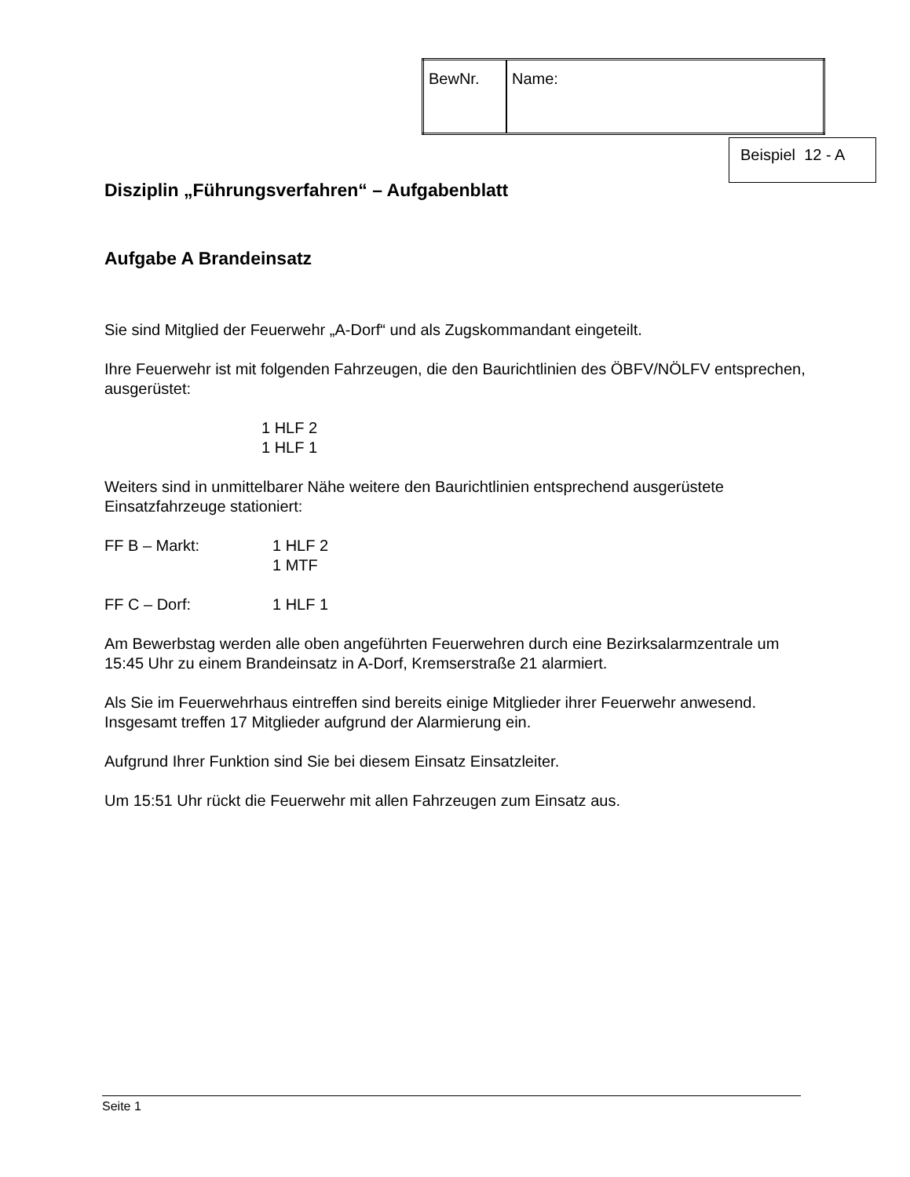| BewNr. | Name: |
Beispiel 12 - A
Disziplin „Führungsverfahren“ – Aufgabenblatt
Aufgabe A Brandeinsatz
Sie sind Mitglied der Feuerwehr „A-Dorf“ und als Zugskommandant eingeteilt.
Ihre Feuerwehr ist mit folgenden Fahrzeugen, die den Baurichtlinien des ÖBFV/NÖLFV entsprechen, ausgerüstet:
1 HLF 2
1 HLF 1
Weiters sind in unmittelbarer Nähe weitere den Baurichtlinien entsprechend ausgerüstete Einsatzfahrzeuge stationiert:
FF B – Markt: 1 HLF 2
1 MTF
FF C – Dorf: 1 HLF 1
Am Bewerbstag werden alle oben angeführten Feuerwehren durch eine Bezirksalarmzentrale um 15:45 Uhr zu einem Brandeinsatz in A-Dorf, Kremserstraße 21 alarmiert.
Als Sie im Feuerwehrhaus eintreffen sind bereits einige Mitglieder ihrer Feuerwehr anwesend. Insgesamt treffen 17 Mitglieder aufgrund der Alarmierung ein.
Aufgrund Ihrer Funktion sind Sie bei diesem Einsatz Einsatzleiter.
Um 15:51 Uhr rückt die Feuerwehr mit allen Fahrzeugen zum Einsatz aus.
Seite 1